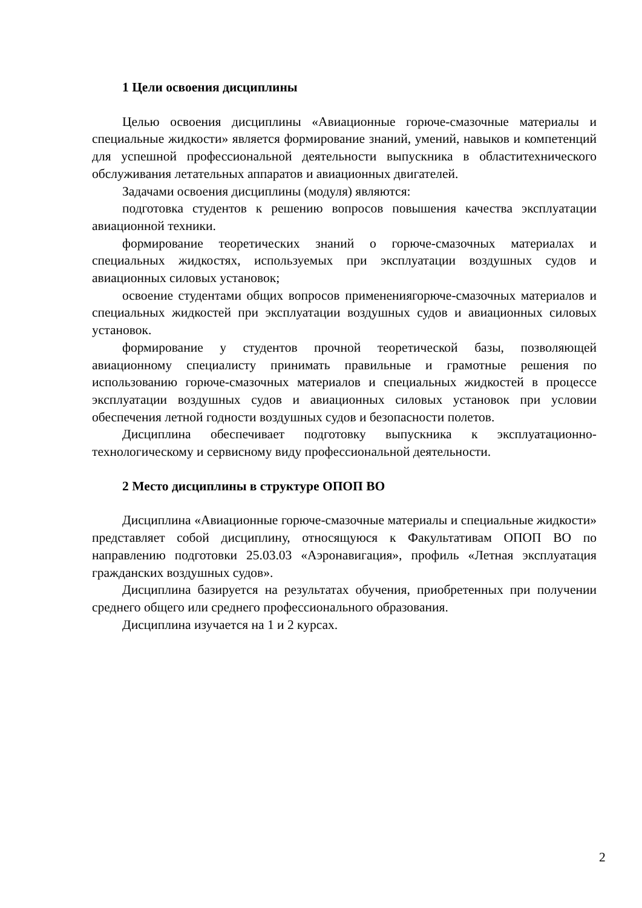1 Цели освоения дисциплины
Целью освоения дисциплины «Авиационные горюче-смазочные материалы и специальные жидкости» является формирование знаний, умений, навыков и компетенций для успешной профессиональной деятельности выпускника в областитехнического обслуживания летательных аппаратов и авиационных двигателей.
Задачами освоения дисциплины (модуля) являются:
подготовка студентов к решению вопросов повышения качества эксплуатации авиационной техники.
формирование теоретических знаний о горюче-смазочных материалах и специальных жидкостях, используемых при эксплуатации воздушных судов и авиационных силовых установок;
освоение студентами общих вопросов применениягорюче-смазочных материалов и специальных жидкостей при эксплуатации воздушных судов и авиационных силовых установок.
формирование у студентов прочной теоретической базы, позволяющей авиационному специалисту принимать правильные и грамотные решения по использованию горюче-смазочных материалов и специальных жидкостей в процессе эксплуатации воздушных судов и авиационных силовых установок при условии обеспечения летной годности воздушных судов и безопасности полетов.
Дисциплина обеспечивает подготовку выпускника к эксплуатационно-технологическому и сервисному виду профессиональной деятельности.
2 Место дисциплины в структуре ОПОП ВО
Дисциплина «Авиационные горюче-смазочные материалы и специальные жидкости» представляет собой дисциплину, относящуюся к Факультативам ОПОП ВО по направлению подготовки 25.03.03 «Аэронавигация», профиль «Летная эксплуатация гражданских воздушных судов».
Дисциплина базируется на результатах обучения, приобретенных при получении среднего общего или среднего профессионального образования.
Дисциплина изучается на 1 и 2 курсах.
2